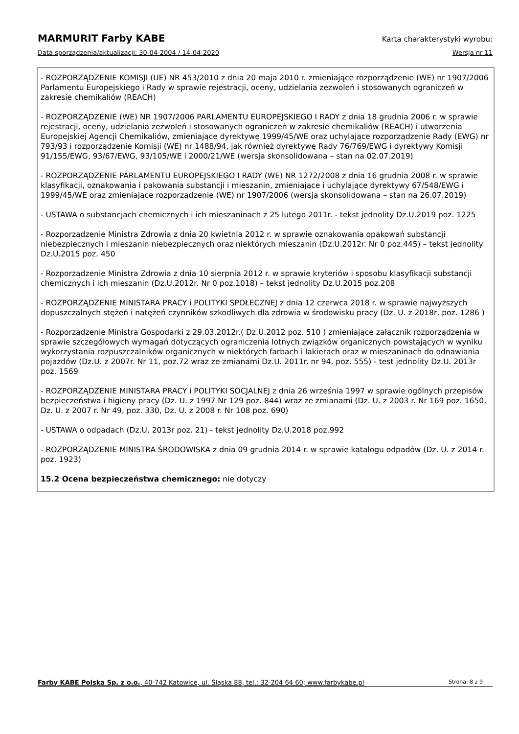MARMURIT Farby KABE Karta charakterystyki wyrobu:
Data sporządzenia/aktualizacji: 30-04-2004 / 14-04-2020 Wersja nr 11
- ROZPORZĄDZENIE KOMISJI (UE) NR 453/2010 z dnia 20 maja 2010 r. zmieniające rozporządzenie (WE) nr 1907/2006 Parlamentu Europejskiego i Rady w sprawie rejestracji, oceny, udzielania zezwoleń i stosowanych ograniczeń w zakresie chemikaliów (REACH)
- ROZPORZĄDZENIE (WE) NR 1907/2006 PARLAMENTU EUROPEJSKIEGO I RADY z dnia 18 grudnia 2006 r. w sprawie rejestracji, oceny, udzielania zezwoleń i stosowanych ograniczeń w zakresie chemikaliów (REACH) i utworzenia Europejskiej Agencji Chemikaliów, zmieniające dyrektywę 1999/45/WE oraz uchylające rozporządzenie Rady (EWG) nr 793/93 i rozporządzenie Komisji (WE) nr 1488/94, jak również dyrektywę Rady 76/769/EWG i dyrektywy Komisji 91/155/EWG, 93/67/EWG, 93/105/WE i 2000/21/WE (wersja skonsolidowana – stan na 02.07.2019)
- ROZPORZĄDZENIE PARLAMENTU EUROPEJSKIEGO I RADY (WE) NR 1272/2008 z dnia 16 grudnia 2008 r. w sprawie klasyfikacji, oznakowania i pakowania substancji i mieszanin, zmieniające i uchylające dyrektywy 67/548/EWG i 1999/45/WE oraz zmieniające rozporządzenie (WE) nr 1907/2006 (wersja skonsolidowana – stan na 26.07.2019)
- USTAWA o substancjach chemicznych i ich mieszaninach z 25 lutego 2011r. - tekst jednolity Dz.U.2019 poz. 1225
- Rozporządzenie Ministra Zdrowia z dnia 20 kwietnia 2012 r. w sprawie oznakowania opakowań substancji niebezpiecznych i mieszanin niebezpiecznych oraz niektórych mieszanin (Dz.U.2012r. Nr 0 poz.445) – tekst jednolity Dz.U.2015 poz. 450
- Rozporządzenie Ministra Zdrowia z dnia 10 sierpnia 2012 r. w sprawie kryteriów i sposobu klasyfikacji substancji chemicznych i ich mieszanin (Dz.U.2012r. Nr 0 poz.1018) – tekst jednolity Dz.U.2015 poz.208
- ROZPORZĄDZENIE MINISTARA PRACY i POLITYKI SPOŁECZNEJ z dnia 12 czerwca 2018 r. w sprawie najwyższych dopuszczalnych stężeń i natężeń czynników szkodliwych dla zdrowia w środowisku pracy (Dz. U. z 2018r, poz. 1286 )
- Rozporządzenie Ministra Gospodarki z 29.03.2012r.( Dz.U.2012 poz. 510 ) zmieniające załącznik rozporządzenia w sprawie szczegółowych wymagań dotyczących ograniczenia lotnych związków organicznych powstających w wyniku wykorzystania rozpuszczalników organicznych w niektórych farbach i lakierach oraz w mieszaninach do odnawiania pojazdów (Dz.U. z 2007r. Nr 11, poz.72 wraz ze zmianami Dz.U. 2011r. nr 94, poz. 555) - test jednolity Dz.U. 2013r poz. 1569
- ROZPORZĄDZENIE MINISTARA PRACY i POLITYKI SOCJALNEJ z dnia 26 września 1997 w sprawie ogólnych przepisów bezpieczeństwa i higieny pracy (Dz. U. z 1997 Nr 129 poz. 844) wraz ze zmianami (Dz. U. z 2003 r. Nr 169 poz. 1650, Dz. U. z 2007 r. Nr 49, poz. 330, Dz. U. z 2008 r. Nr 108 poz. 690)
- USTAWA o odpadach (Dz.U. 2013r poz. 21) - tekst jednolity Dz.U.2018 poz.992
- ROZPORZĄDZENIE MINISTRA ŚRODOWISKA z dnia 09 grudnia 2014 r. w sprawie katalogu odpadów (Dz. U. z 2014 r. poz. 1923)
15.2 Ocena bezpieczeństwa chemicznego: nie dotyczy
Farby KABE Polska Sp. z o.o., 40-742 Katowice, ul. Śląska 88, tel.: 32-204 64 60; www.farbykabe.pl Strona: 8 z 9